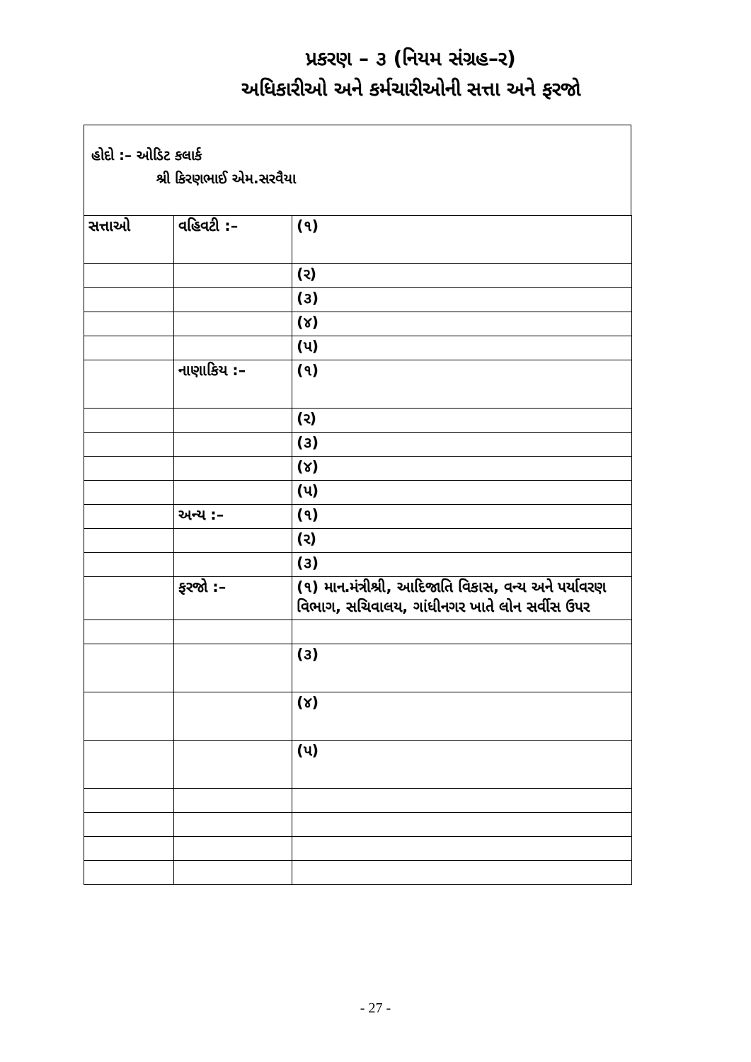પ્રકરણ – ૩ (નિયમ સંગ્રહ–ર)
અધિકારીઓ અને કર્મચારીઓની સત્તા અને ફરજો
હોદો :– ઓડિટ કલાર્ક
શ્રી કિરણભાઈ એમ.સરવૈયા
| સત્તાઓ | વહિવટી :– | (૧) |
| | | (ર) |
| | | (૩) |
| | | (૪) |
| | | (પ) |
| | નાણાકિય :– | (૧) |
| | | (ર) |
| | | (૩) |
| | | (૪) |
| | | (પ) |
| | અન્ય :– | (૧) |
| | | (ર) |
| | | (૩) |
| | ફરજો :– | (૧) માન.મંત્રીશ્રી, આદિજાતિ વિકાસ, વન્ય અને પર્યાવરણ વિભાગ, સચિવાલય, ગાંધીનગર ખાતે લોન સર્વીસ ઉપર |
| | | (૩) |
| | | (૪) |
| | | (પ) |
- 27 -